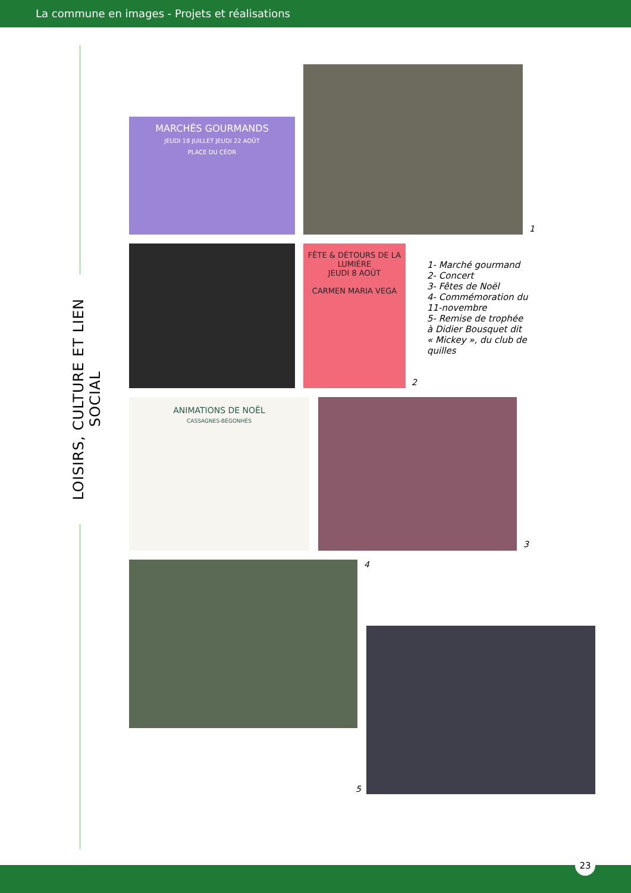La commune en images - Projets et réalisations
LOISIRS, CULTURE ET LIEN SOCIAL
MARCHÉS GOURMANDS
JEUDI 18 JUILLET JEUDI 22 AOÛT
PLACE DU CÉOR
1
FÊTE & DÉTOURS DE LA LUMIÈRE
JEUDI 8 AOÛT
CARMEN MARIA VEGA
2
1- Marché gourmand
2- Concert
3- Fêtes de Noël
4- Commémoration du
11-novembre
5- Remise de trophée
à Didier Bousquet dit
« Mickey », du club de
quilles
ANIMATIONS DE NOËL
CASSAGNES-BÉGONHÈS
3
4
5
23